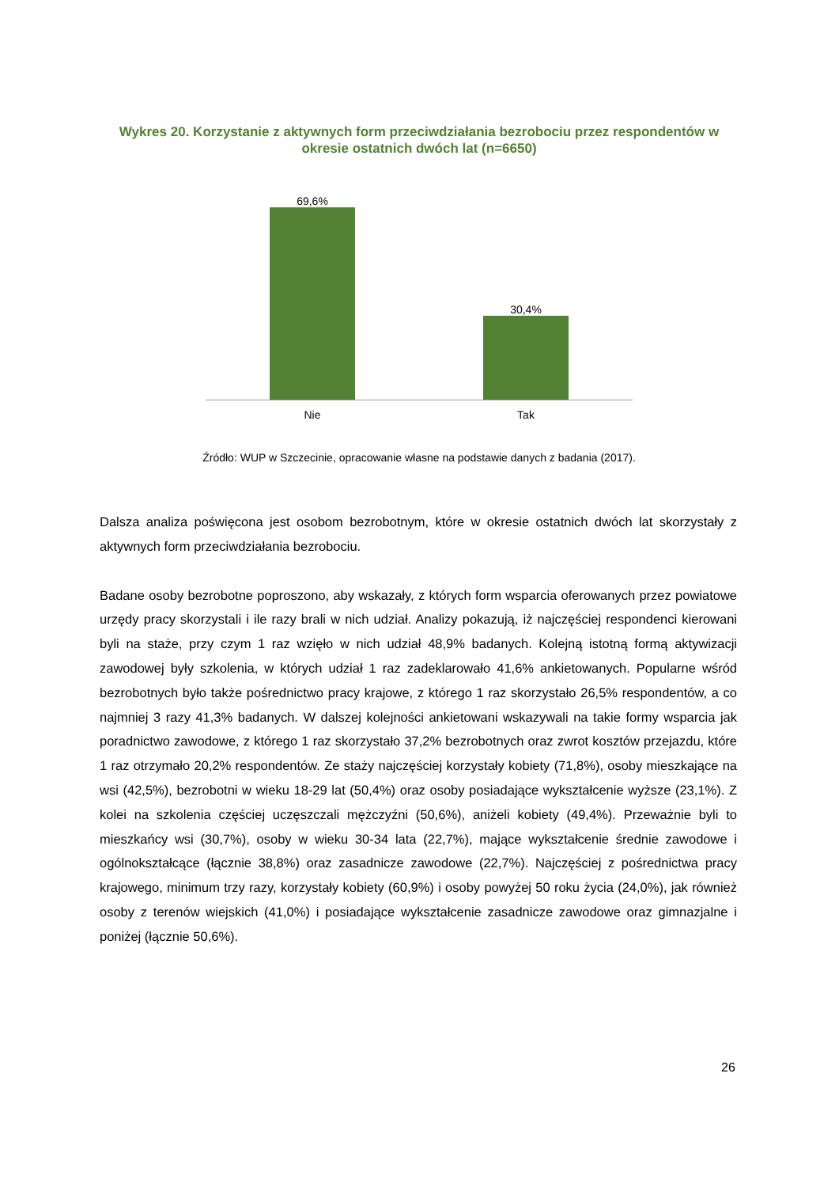Wykres 20. Korzystanie z aktywnych form przeciwdziałania bezrobociu przez respondentów w okresie ostatnich dwóch lat (n=6650)
69,6%
30,4%
Nie Tak
Źródło: WUP w Szczecinie, opracowanie własne na podstawie danych z badania (2017).
Dalsza analiza poświęcona jest osobom bezrobotnym, które w okresie ostatnich dwóch lat skorzystały z aktywnych form przeciwdziałania bezrobociu.
Badane osoby bezrobotne poproszono, aby wskazały, z których form wsparcia oferowanych przez powiatowe urzędy pracy skorzystali i ile razy brali w nich udział. Analizy pokazują, iż najczęściej respondenci kierowani byli na staże, przy czym 1 raz wzięło w nich udział 48,9% badanych. Kolejną istotną formą aktywizacji zawodowej były szkolenia, w których udział 1 raz zadeklarowało 41,6% ankietowanych. Popularne wśród bezrobotnych było także pośrednictwo pracy krajowe, z którego 1 raz skorzystało 26,5% respondentów, a co najmniej 3 razy 41,3% badanych. W dalszej kolejności ankietowani wskazywali na takie formy wsparcia jak poradnictwo zawodowe, z którego 1 raz skorzystało 37,2% bezrobotnych oraz zwrot kosztów przejazdu, które 1 raz otrzymało 20,2% respondentów. Ze staży najczęściej korzystały kobiety (71,8%), osoby mieszkające na wsi (42,5%), bezrobotni w wieku 18-29 lat (50,4%) oraz osoby posiadające wykształcenie wyższe (23,1%). Z kolei na szkolenia częściej uczęszczali mężczyźni (50,6%), aniżeli kobiety (49,4%). Przeważnie byli to mieszkańcy wsi (30,7%), osoby w wieku 30-34 lata (22,7%), mające wykształcenie średnie zawodowe i ogólnokształcące (łącznie 38,8%) oraz zasadnicze zawodowe (22,7%). Najczęściej z pośrednictwa pracy krajowego, minimum trzy razy, korzystały kobiety (60,9%) i osoby powyżej 50 roku życia (24,0%), jak również osoby z terenów wiejskich (41,0%) i posiadające wykształcenie zasadnicze zawodowe oraz gimnazjalne i poniżej (łącznie 50,6%).
26